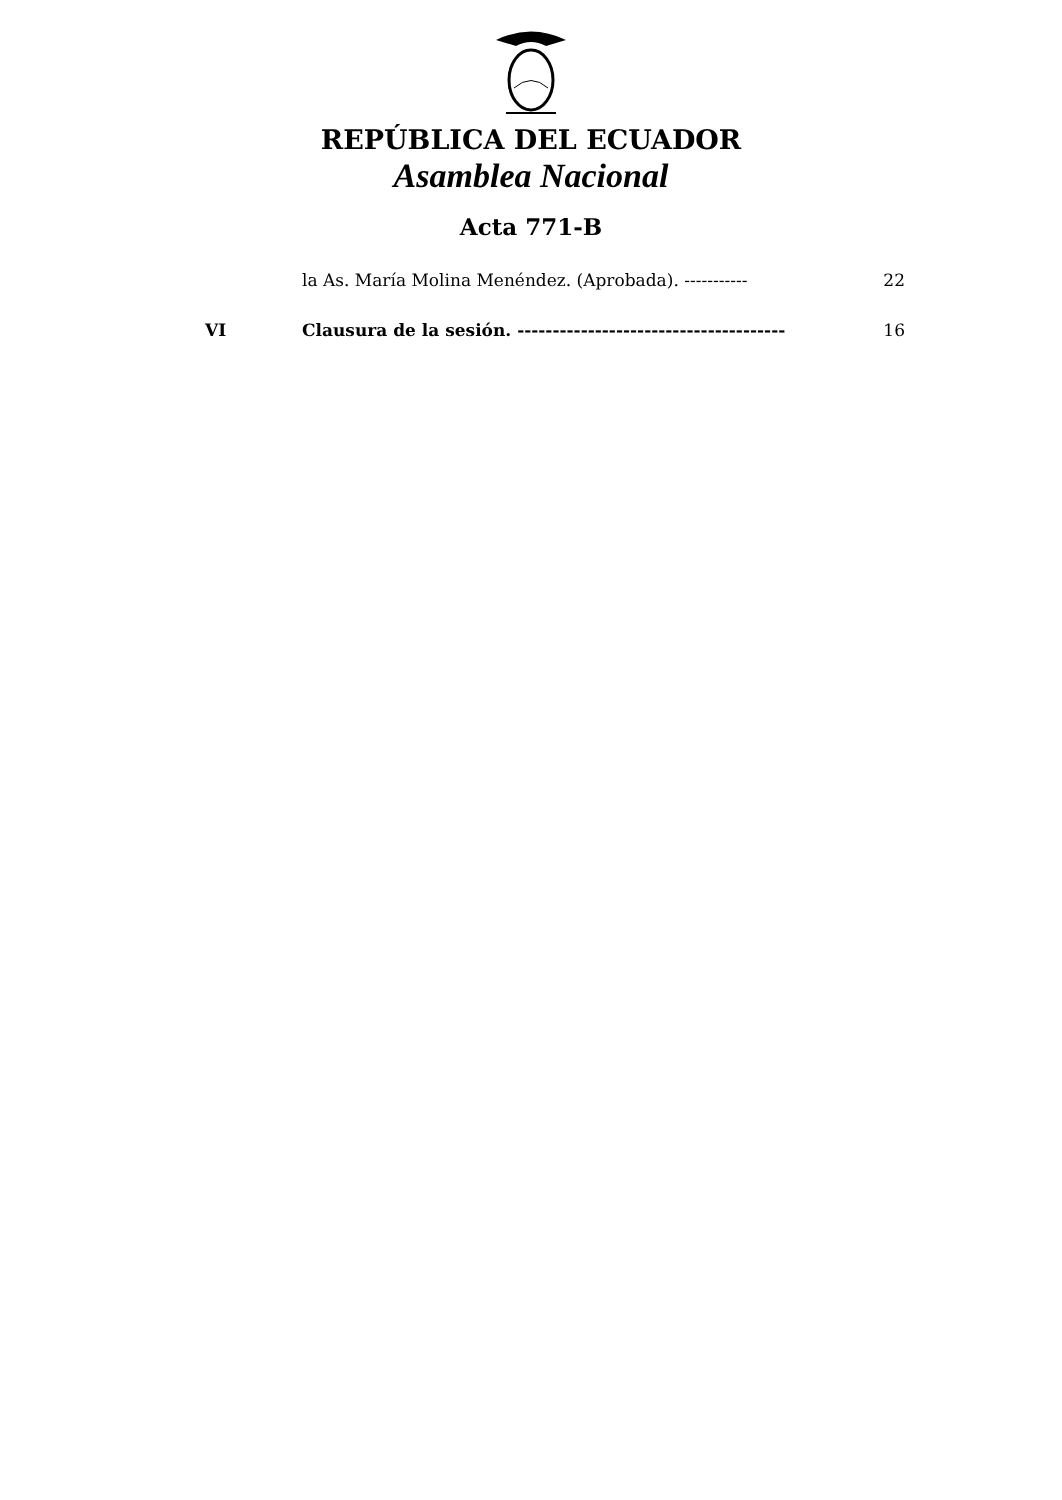REPÚBLICA DEL ECUADOR
Asamblea Nacional
Acta 771-B
la As. María Molina Menéndez. (Aprobada). ----------- 22
VI Clausura de la sesión. --------------------------------------
16